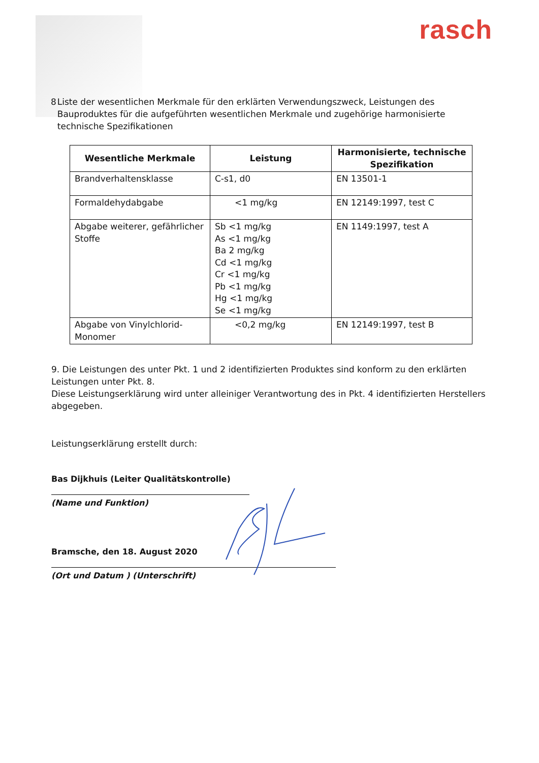rasch
8 Liste der wesentlichen Merkmale für den erklärten Verwendungszweck, Leistungen des Bauproduktes für die aufgeführten wesentlichen Merkmale und zugehörige harmonisierte technische Spezifikationen
| Wesentliche Merkmale | Leistung | Harmonisierte, technische Spezifikation |
| --- | --- | --- |
| Brandverhaltensklasse | C-s1, d0 | EN 13501-1 |
| Formaldehydabgabe | <1 mg/kg | EN 12149:1997, test C |
| Abgabe weiterer, gefährlicher Stoffe | Sb <1 mg/kg As <1 mg/kg Ba 2 mg/kg Cd <1 mg/kg Cr <1 mg/kg Pb <1 mg/kg Hg <1 mg/kg Se <1 mg/kg | EN 1149:1997, test A |
| Abgabe von Vinylchlorid-Monomer | <0,2 mg/kg | EN 12149:1997, test B |
9. Die Leistungen des unter Pkt. 1 und 2 identifizierten Produktes sind konform zu den erklärten Leistungen unter Pkt. 8.
Diese Leistungserklärung wird unter alleiniger Verantwortung des in Pkt. 4 identifizierten Herstellers abgegeben.
Leistungserklärung erstellt durch:
Bas Dijkhuis (Leiter Qualitätskontrolle)
(Name und Funktion)
Bramsche, den 18. August 2020
(Ort und Datum ) (Unterschrift)